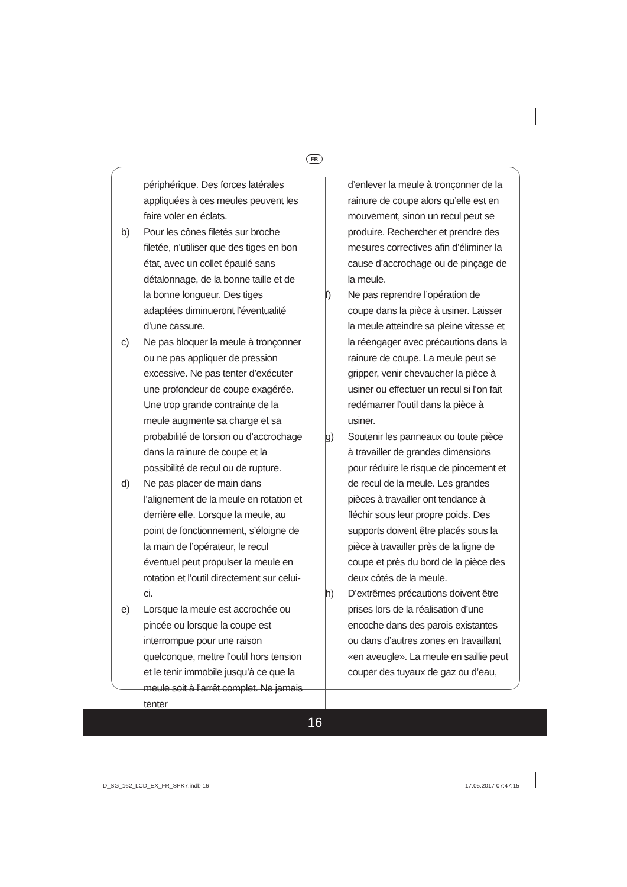FR
périphérique. Des forces latérales appliquées à ces meules peuvent les faire voler en éclats.
b) Pour les cônes filetés sur broche filetée, n’utiliser que des tiges en bon état, avec un collet épaulé sans détalonnage, de la bonne taille et de la bonne longueur. Des tiges adaptées diminueront l’éventualité d’une cassure.
c) Ne pas bloquer la meule à tronçonner ou ne pas appliquer de pression excessive. Ne pas tenter d’exécuter une profondeur de coupe exagérée. Une trop grande contrainte de la meule augmente sa charge et sa probabilité de torsion ou d’accrochage dans la rainure de coupe et la possibilité de recul ou de rupture.
d) Ne pas placer de main dans l’alignement de la meule en rotation et derrière elle. Lorsque la meule, au point de fonctionnement, s’éloigne de la main de l’opérateur, le recul éventuel peut propulser la meule en rotation et l’outil directement sur celui-ci.
e) Lorsque la meule est accrochée ou pincée ou lorsque la coupe est interrompue pour une raison quelconque, mettre l’outil hors tension et le tenir immobile jusqu’à ce que la meule soit à l’arrêt complet. Ne jamais tenter
d’enlever la meule à tronçonner de la rainure de coupe alors qu’elle est en mouvement, sinon un recul peut se produire. Rechercher et prendre des mesures correctives afin d’éliminer la cause d’accrochage ou de pinçage de la meule.
f) Ne pas reprendre l’opération de coupe dans la pièce à usiner. Laisser la meule atteindre sa pleine vitesse et la réengager avec précautions dans la rainure de coupe. La meule peut se gripper, venir chevaucher la pièce à usiner ou effectuer un recul si l’on fait redémarrer l’outil dans la pièce à usiner.
g) Soutenir les panneaux ou toute pièce à travailler de grandes dimensions pour réduire le risque de pincement et de recul de la meule. Les grandes pièces à travailler ont tendance à fléchir sous leur propre poids. Des supports doivent être placés sous la pièce à travailler près de la ligne de coupe et près du bord de la pièce des deux côtés de la meule.
h) D’extrêmes précautions doivent être prises lors de la réalisation d’une encoche dans des parois existantes ou dans d’autres zones en travaillant «en aveugle». La meule en saillie peut couper des tuyaux de gaz ou d’eau,
16
D_SG_162_LCD_EX_FR_SPK7.indb 16
17.05.2017 07:47:15